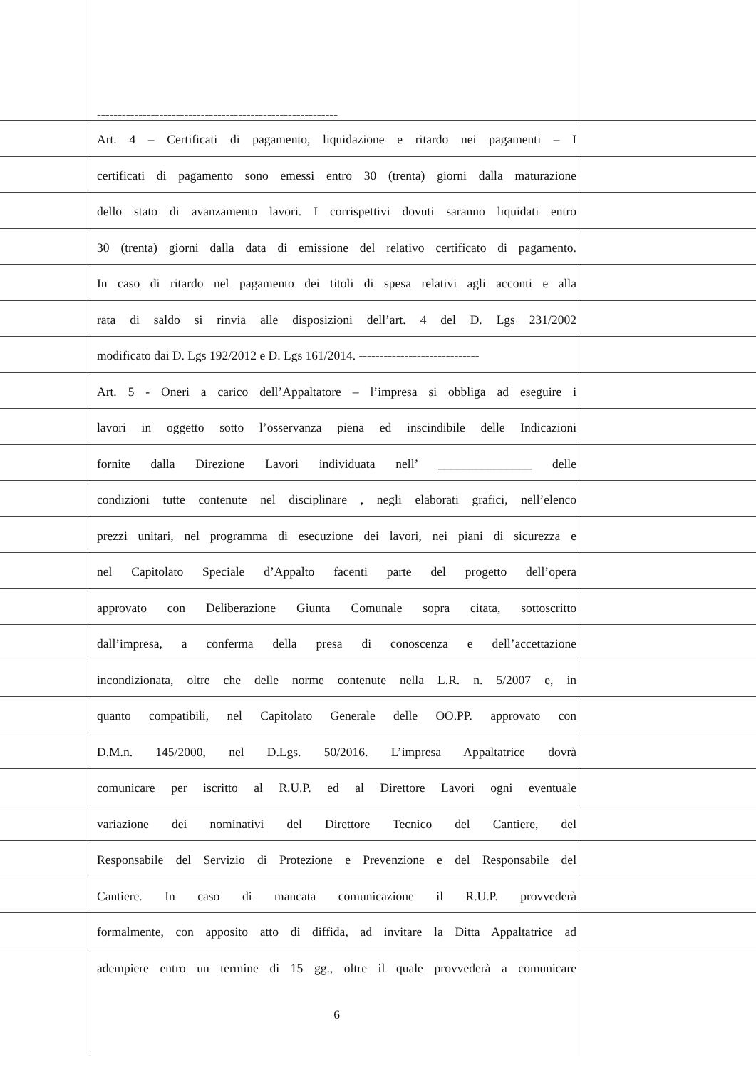----------------------------------------------------------
Art. 4 – Certificati di pagamento, liquidazione e ritardo nei pagamenti – I
certificati di pagamento sono emessi entro 30 (trenta) giorni dalla maturazione
dello stato di avanzamento lavori. I corrispettivi dovuti saranno liquidati entro
30 (trenta) giorni dalla data di emissione del relativo certificato di pagamento.
In caso di ritardo nel pagamento dei titoli di spesa relativi agli acconti e alla
rata di saldo si rinvia alle disposizioni dell’art. 4 del D. Lgs 231/2002
modificato dai D. Lgs 192/2012 e D. Lgs 161/2014. -----------------------------
Art. 5 - Oneri a carico dell’Appaltatore – l’impresa si obbliga ad eseguire i
lavori in oggetto sotto l’osservanza piena ed inscindibile delle Indicazioni
fornite dalla Direzione Lavori individuata nell’ _______________ delle
condizioni tutte contenute nel disciplinare , negli elaborati grafici, nell’elenco
prezzi unitari, nel programma di esecuzione dei lavori, nei piani di sicurezza e
nel Capitolato Speciale d’Appalto facenti parte del progetto dell’opera
approvato con Deliberazione Giunta Comunale sopra citata, sottoscritto
dall’impresa, a conferma della presa di conoscenza e dell’accettazione
incondizionata, oltre che delle norme contenute nella L.R. n. 5/2007 e, in
quanto compatibili, nel Capitolato Generale delle OO.PP. approvato con
D.M.n. 145/2000, nel D.Lgs. 50/2016. L’impresa Appaltatrice dovrà
comunicare per iscritto al R.U.P. ed al Direttore Lavori ogni eventuale
variazione dei nominativi del Direttore Tecnico del Cantiere, del
Responsabile del Servizio di Protezione e Prevenzione e del Responsabile del
Cantiere. In caso di mancata comunicazione il R.U.P. provvederà
formalmente, con apposito atto di diffida, ad invitare la Ditta Appaltatrice ad
adempiere entro un termine di 15 gg., oltre il quale provvederà a comunicare
6